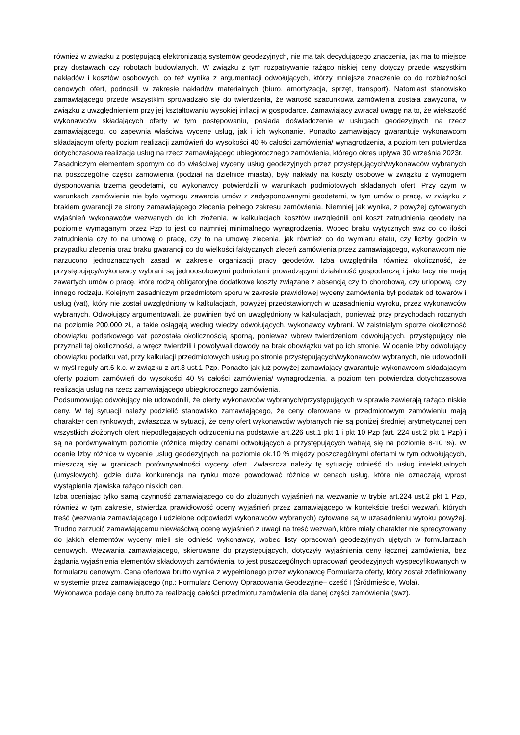również w związku z postępującą elektronizacją systemów geodezyjnych, nie ma tak decydującego znaczenia, jak ma to miejsce przy dostawach czy robotach budowlanych. W związku z tym rozpatrywanie rażąco niskiej ceny dotyczy przede wszystkim nakładów i kosztów osobowych, co też wynika z argumentacji odwołujących, którzy mniejsze znaczenie co do rozbieżności cenowych ofert, podnosili w zakresie nakładów materialnych (biuro, amortyzacja, sprzęt, transport). Natomiast stanowisko zamawiającego przede wszystkim sprowadzało się do twierdzenia, że wartość szacunkowa zamówienia została zawyżona, w związku z uwzględnieniem przy jej kształtowaniu wysokiej inflacji w gospodarce. Zamawiający zwracał uwagę na to, że większość wykonawców składających oferty w tym postępowaniu, posiada doświadczenie w usługach geodezyjnych na rzecz zamawiającego, co zapewnia właściwą wycenę usług, jak i ich wykonanie. Ponadto zamawiający gwarantuje wykonawcom składającym oferty poziom realizacji zamówień do wysokości 40 % całości zamówienia/ wynagrodzenia, a poziom ten potwierdza dotychczasowa realizacja usług na rzecz zamawiającego ubiegłorocznego zamówienia, którego okres upływa 30 września 2023r.
Zasadniczym elementem spornym co do właściwej wyceny usług geodezyjnych przez przystępujących/wykonawców wybranych na poszczególne części zamówienia (podział na dzielnice miasta), były nakłady na koszty osobowe w związku z wymogiem dysponowania trzema geodetami, co wykonawcy potwierdzili w warunkach podmiotowych składanych ofert. Przy czym w warunkach zamówienia nie było wymogu zawarcia umów z zadysponowanymi geodetami, w tym umów o pracę, w związku z brakiem gwarancji ze strony zamawiającego zlecenia pełnego zakresu zamówienia. Niemniej jak wynika, z powyżej cytowanych wyjaśnień wykonawców wezwanych do ich złożenia, w kalkulacjach kosztów uwzględnili oni koszt zatrudnienia geodety na poziomie wymaganym przez Pzp to jest co najmniej minimalnego wynagrodzenia. Wobec braku wytycznych swz co do ilości zatrudnienia czy to na umowę o pracę, czy to na umowę zlecenia, jak również co do wymiaru etatu, czy liczby godzin w przypadku zlecenia oraz braku gwarancji co do wielkości faktycznych zleceń zamówienia przez zamawiającego, wykonawcom nie narzucono jednoznacznych zasad w zakresie organizacji pracy geodetów. Izba uwzględniła również okoliczność, że przystępujący/wykonawcy wybrani są jednoosobowymi podmiotami prowadzącymi działalność gospodarczą i jako tacy nie mają zawartych umów o pracę, które rodzą obligatoryjne dodatkowe koszty związane z absencją czy to chorobową, czy urlopową, czy innego rodzaju. Kolejnym zasadniczym przedmiotem sporu w zakresie prawidłowej wyceny zamówienia był podatek od towarów i usług (vat), który nie został uwzględniony w kalkulacjach, powyżej przedstawionych w uzasadnieniu wyroku, przez wykonawców wybranych. Odwołujący argumentowali, że powinien być on uwzględniony w kalkulacjach, ponieważ przy przychodach rocznych na poziomie 200.000 zł., a takie osiągają według wiedzy odwołujących, wykonawcy wybrani. W zaistniałym sporze okoliczność obowiązku podatkowego vat pozostała okolicznością sporną, ponieważ wbrew twierdzeniom odwołujących, przystępujący nie przyznali tej okoliczności, a wręcz twierdzili i powoływali dowody na brak obowiązku vat po ich stronie. W ocenie Izby odwołujący obowiązku podatku vat, przy kalkulacji przedmiotowych usług po stronie przystępujących/wykonawców wybranych, nie udowodnili w myśl reguły art.6 k.c. w związku z art.8 ust.1 Pzp. Ponadto jak już powyżej zamawiający gwarantuje wykonawcom składającym oferty poziom zamówień do wysokości 40 % całości zamówienia/ wynagrodzenia, a poziom ten potwierdza dotychczasowa realizacja usług na rzecz zamawiającego ubiegłorocznego zamówienia.
Podsumowując odwołujący nie udowodnili, że oferty wykonawców wybranych/przystępujących w sprawie zawierają rażąco niskie ceny. W tej sytuacji należy podzielić stanowisko zamawiającego, że ceny oferowane w przedmiotowym zamówieniu mają charakter cen rynkowych, zwłaszcza w sytuacji, że ceny ofert wykonawców wybranych nie są poniżej średniej arytmetycznej cen wszystkich złożonych ofert niepodlegających odrzuceniu na podstawie art.226 ust.1 pkt 1 i pkt 10 Pzp (art. 224 ust.2 pkt 1 Pzp) i są na porównywalnym poziomie (różnice między cenami odwołujących a przystępujących wahają się na poziomie 8-10 %). W ocenie Izby różnice w wycenie usług geodezyjnych na poziomie ok.10 % między poszczególnymi ofertami w tym odwołujących, mieszczą się w granicach porównywalności wyceny ofert. Zwłaszcza należy tę sytuację odnieść do usług intelektualnych (umysłowych), gdzie duża konkurencja na rynku może powodować różnice w cenach usług, które nie oznaczają wprost wystąpienia zjawiska rażąco niskich cen.
Izba oceniając tylko samą czynność zamawiającego co do złożonych wyjaśnień na wezwanie w trybie art.224 ust.2 pkt 1 Pzp, również w tym zakresie, stwierdza prawidłowość oceny wyjaśnień przez zamawiającego w kontekście treści wezwań, których treść (wezwania zamawiającego i udzielone odpowiedzi wykonawców wybranych) cytowane są w uzasadnieniu wyroku powyżej. Trudno zarzucić zamawiającemu niewłaściwą ocenę wyjaśnień z uwagi na treść wezwań, które miały charakter nie sprecyzowany do jakich elementów wyceny mieli się odnieść wykonawcy, wobec listy opracowań geodezyjnych ujętych w formularzach cenowych. Wezwania zamawiającego, skierowane do przystępujących, dotyczyły wyjaśnienia ceny łącznej zamówienia, bez żądania wyjaśnienia elementów składowych zamówienia, to jest poszczególnych opracowań geodezyjnych wyspecyfikowanych w formularzu cenowym. Cena ofertowa brutto wynika z wypełnionego przez wykonawcę Formularza oferty, który został zdefiniowany w systemie przez zamawiającego (np.: Formularz Cenowy Opracowania Geodezyjne– część I (Śródmieście, Wola).
Wykonawca podaje cenę brutto za realizację całości przedmiotu zamówienia dla danej części zamówienia (swz).